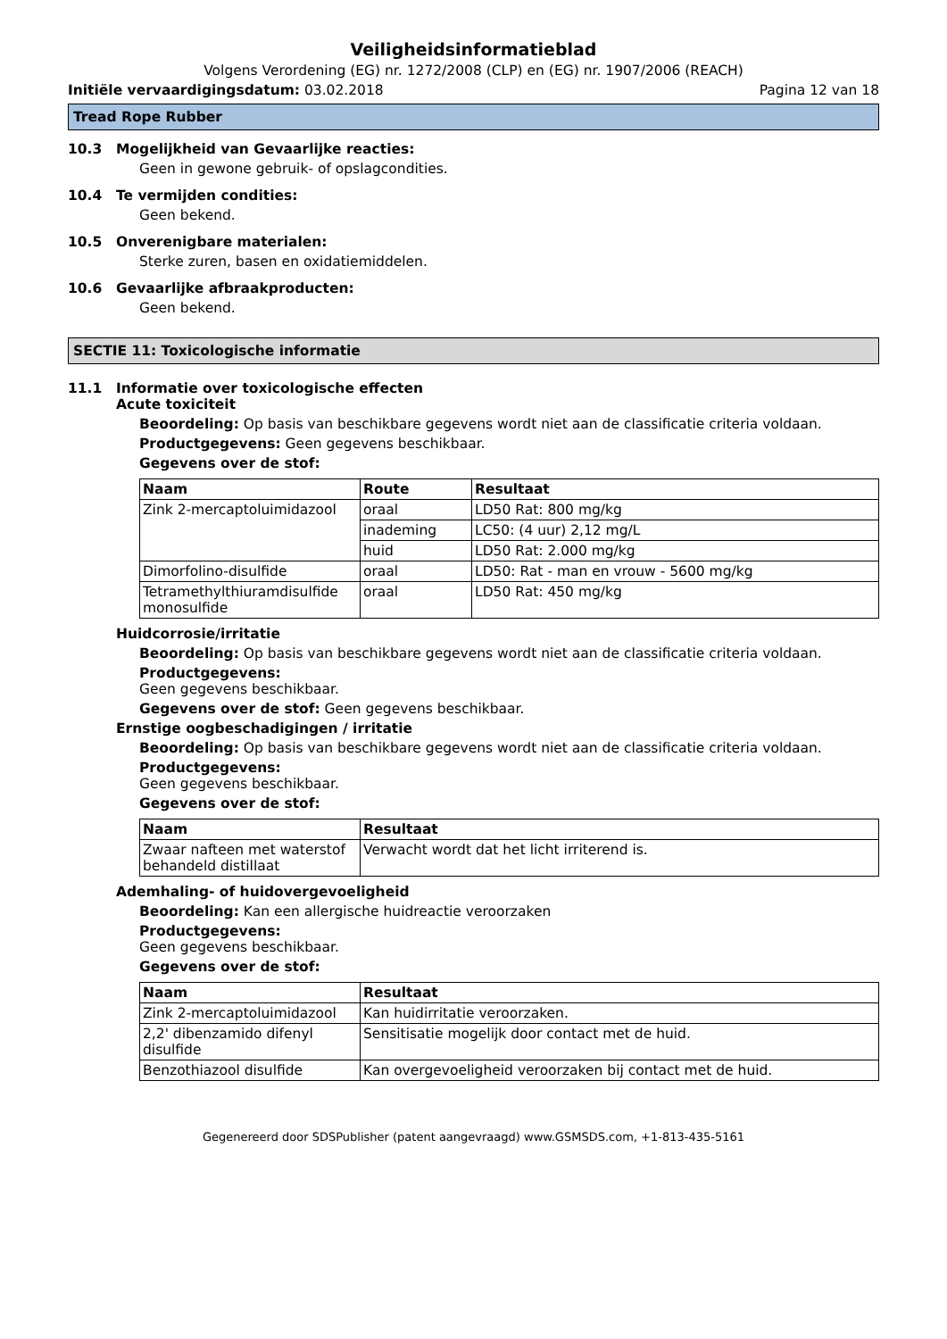Veiligheidsinformatieblad
Volgens Verordening (EG) nr. 1272/2008 (CLP) en (EG) nr. 1907/2006 (REACH)
Initiële vervaardigingsdatum: 03.02.2018
Pagina 12 van 18
Tread Rope Rubber
10.3 Mogelijkheid van Gevaarlijke reacties:
Geen in gewone gebruik- of opslagcondities.
10.4 Te vermijden condities:
Geen bekend.
10.5 Onverenigbare materialen:
Sterke zuren, basen en oxidatiemiddelen.
10.6 Gevaarlijke afbraakproducten:
Geen bekend.
SECTIE 11: Toxicologische informatie
11.1 Informatie over toxicologische effecten
Acute toxiciteit
Beoordeling: Op basis van beschikbare gegevens wordt niet aan de classificatie criteria voldaan.
Productgegevens: Geen gegevens beschikbaar.
Gegevens over de stof:
| Naam | Route | Resultaat |
| --- | --- | --- |
| Zink 2-mercaptoluimidazool | oraal | LD50 Rat: 800 mg/kg |
| | inademing | LC50: (4 uur) 2,12 mg/L |
| | huid | LD50 Rat: 2.000 mg/kg |
| Dimorfolino-disulfide | oraal | LD50: Rat - man en vrouw - 5600 mg/kg |
| Tetramethylthiuramdisulfide monosulfide | oraal | LD50 Rat: 450 mg/kg |
Huidcorrosie/irritatie
Beoordeling: Op basis van beschikbare gegevens wordt niet aan de classificatie criteria voldaan.
Productgegevens:
Geen gegevens beschikbaar.
Gegevens over de stof: Geen gegevens beschikbaar.
Ernstige oogbeschadigingen / irritatie
Beoordeling: Op basis van beschikbare gegevens wordt niet aan de classificatie criteria voldaan.
Productgegevens:
Geen gegevens beschikbaar.
Gegevens over de stof:
| Naam | Resultaat |
| --- | --- |
| Zwaar nafteen met waterstof behandeld distillaat | Verwacht wordt dat het licht irriterend is. |
Ademhaling- of huidovergevoeligheid
Beoordeling: Kan een allergische huidreactie veroorzaken
Productgegevens:
Geen gegevens beschikbaar.
Gegevens over de stof:
| Naam | Resultaat |
| --- | --- |
| Zink 2-mercaptoluimidazool | Kan huidirritatie veroorzaken. |
| 2,2' dibenzamido difenyl disulfide | Sensitisatie mogelijk door contact met de huid. |
| Benzothiazool disulfide | Kan overgevoeligheid veroorzaken bij contact met de huid. |
Gegenereerd door SDSPublisher (patent aangevraagd) www.GSMSDS.com, +1-813-435-5161